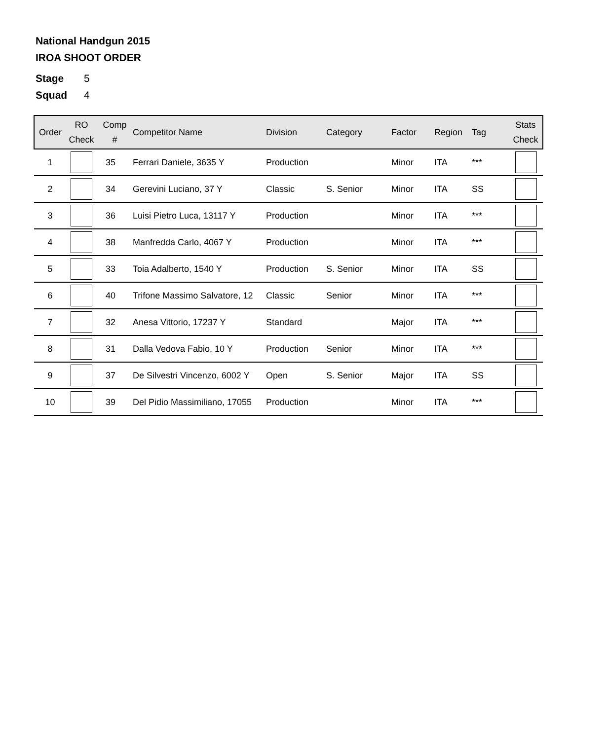National Handgun 2015
IROA SHOOT ORDER
Stage 5
Squad 4
| Order | RO Check | Comp # | Competitor Name | Division | Category | Factor | Region | Tag | Stats Check |
| --- | --- | --- | --- | --- | --- | --- | --- | --- | --- |
| 1 | | 35 | Ferrari Daniele, 3635 Y | Production | | Minor | ITA | *** | |
| 2 | | 34 | Gerevini Luciano, 37 Y | Classic | S. Senior | Minor | ITA | SS | |
| 3 | | 36 | Luisi Pietro Luca, 13117 Y | Production | | Minor | ITA | *** | |
| 4 | | 38 | Manfredda Carlo, 4067 Y | Production | | Minor | ITA | *** | |
| 5 | | 33 | Toia Adalberto, 1540 Y | Production | S. Senior | Minor | ITA | SS | |
| 6 | | 40 | Trifone Massimo Salvatore, 12 | Classic | Senior | Minor | ITA | *** | |
| 7 | | 32 | Anesa Vittorio, 17237 Y | Standard | | Major | ITA | *** | |
| 8 | | 31 | Dalla Vedova Fabio, 10 Y | Production | Senior | Minor | ITA | *** | |
| 9 | | 37 | De Silvestri Vincenzo, 6002 Y | Open | S. Senior | Major | ITA | SS | |
| 10 | | 39 | Del Pidio Massimiliano, 17055 | Production | | Minor | ITA | *** | |